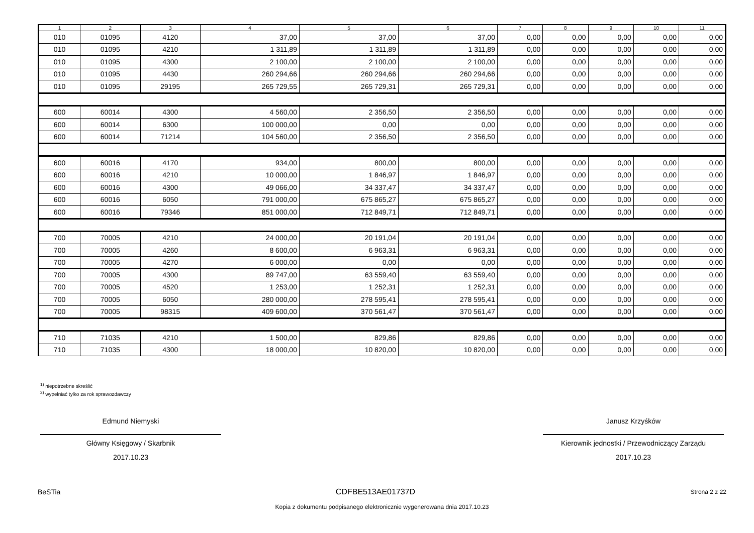| 1 | 2 | 3 | 4 | 5 | 6 | 7 | 8 | 9 | 10 | 11 |
| --- | --- | --- | --- | --- | --- | --- | --- | --- | --- | --- |
| 010 | 01095 | 4120 | 37,00 | 37,00 | 37,00 | 0,00 | 0,00 | 0,00 | 0,00 | 0,00 |
| 010 | 01095 | 4210 | 1 311,89 | 1 311,89 | 1 311,89 | 0,00 | 0,00 | 0,00 | 0,00 | 0,00 |
| 010 | 01095 | 4300 | 2 100,00 | 2 100,00 | 2 100,00 | 0,00 | 0,00 | 0,00 | 0,00 | 0,00 |
| 010 | 01095 | 4430 | 260 294,66 | 260 294,66 | 260 294,66 | 0,00 | 0,00 | 0,00 | 0,00 | 0,00 |
| 010 | 01095 | 29195 | 265 729,55 | 265 729,31 | 265 729,31 | 0,00 | 0,00 | 0,00 | 0,00 | 0,00 |
| 600 | 60014 | 4300 | 4 560,00 | 2 356,50 | 2 356,50 | 0,00 | 0,00 | 0,00 | 0,00 | 0,00 |
| 600 | 60014 | 6300 | 100 000,00 | 0,00 | 0,00 | 0,00 | 0,00 | 0,00 | 0,00 | 0,00 |
| 600 | 60014 | 71214 | 104 560,00 | 2 356,50 | 2 356,50 | 0,00 | 0,00 | 0,00 | 0,00 | 0,00 |
| 600 | 60016 | 4170 | 934,00 | 800,00 | 800,00 | 0,00 | 0,00 | 0,00 | 0,00 | 0,00 |
| 600 | 60016 | 4210 | 10 000,00 | 1 846,97 | 1 846,97 | 0,00 | 0,00 | 0,00 | 0,00 | 0,00 |
| 600 | 60016 | 4300 | 49 066,00 | 34 337,47 | 34 337,47 | 0,00 | 0,00 | 0,00 | 0,00 | 0,00 |
| 600 | 60016 | 6050 | 791 000,00 | 675 865,27 | 675 865,27 | 0,00 | 0,00 | 0,00 | 0,00 | 0,00 |
| 600 | 60016 | 79346 | 851 000,00 | 712 849,71 | 712 849,71 | 0,00 | 0,00 | 0,00 | 0,00 | 0,00 |
| 700 | 70005 | 4210 | 24 000,00 | 20 191,04 | 20 191,04 | 0,00 | 0,00 | 0,00 | 0,00 | 0,00 |
| 700 | 70005 | 4260 | 8 600,00 | 6 963,31 | 6 963,31 | 0,00 | 0,00 | 0,00 | 0,00 | 0,00 |
| 700 | 70005 | 4270 | 6 000,00 | 0,00 | 0,00 | 0,00 | 0,00 | 0,00 | 0,00 | 0,00 |
| 700 | 70005 | 4300 | 89 747,00 | 63 559,40 | 63 559,40 | 0,00 | 0,00 | 0,00 | 0,00 | 0,00 |
| 700 | 70005 | 4520 | 1 253,00 | 1 252,31 | 1 252,31 | 0,00 | 0,00 | 0,00 | 0,00 | 0,00 |
| 700 | 70005 | 6050 | 280 000,00 | 278 595,41 | 278 595,41 | 0,00 | 0,00 | 0,00 | 0,00 | 0,00 |
| 700 | 70005 | 98315 | 409 600,00 | 370 561,47 | 370 561,47 | 0,00 | 0,00 | 0,00 | 0,00 | 0,00 |
| 710 | 71035 | 4210 | 1 500,00 | 829,86 | 829,86 | 0,00 | 0,00 | 0,00 | 0,00 | 0,00 |
| 710 | 71035 | 4300 | 18 000,00 | 10 820,00 | 10 820,00 | 0,00 | 0,00 | 0,00 | 0,00 | 0,00 |
<sup>1)</sup> niepotrzebne skreślić
<sup>2)</sup> wypełniać tylko za rok sprawozdawczy
Edmund Niemyski
Główny Księgowy / Skarbnik
2017.10.23
Janusz Krzyśków
Kierownik jednostki / Przewodniczący Zarządu
2017.10.23
BeSTia CDFBE513AE01737D Strona 2 z 22
Kopia z dokumentu podpisanego elektronicznie wygenerowana dnia 2017.10.23